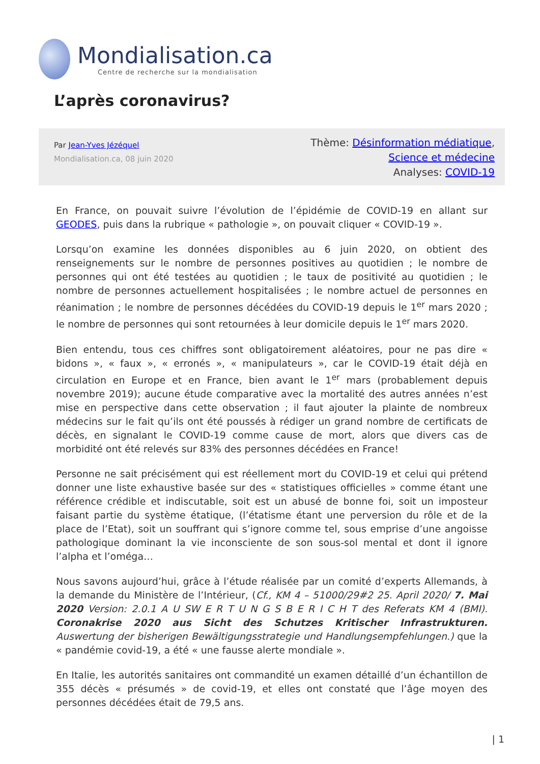Mondialisation.ca
Centre de recherche sur la mondialisation
L’après coronavirus?
Par Jean-Yves Jézéquel
Mondialisation.ca, 08 juin 2020
Thème: Désinformation médiatique,
Science et médecine
Analyses: COVID-19
En France, on pouvait suivre l’évolution de l’épidémie de COVID-19 en allant sur GEODES, puis dans la rubrique « pathologie », on pouvait cliquer « COVID-19 ».
Lorsqu’on examine les données disponibles au 6 juin 2020, on obtient des renseignements sur le nombre de personnes positives au quotidien ; le nombre de personnes qui ont été testées au quotidien ; le taux de positivité au quotidien ; le nombre de personnes actuellement hospitalisées ; le nombre actuel de personnes en réanimation ; le nombre de personnes décédées du COVID-19 depuis le 1<sup>er</sup> mars 2020 ; le nombre de personnes qui sont retournées à leur domicile depuis le 1<sup>er</sup> mars 2020.
Bien entendu, tous ces chiffres sont obligatoirement aléatoires, pour ne pas dire « bidons », « faux », « erronés », « manipulateurs », car le COVID-19 était déjà en circulation en Europe et en France, bien avant le 1<sup>er</sup> mars (probablement depuis novembre 2019); aucune étude comparative avec la mortalité des autres années n’est mise en perspective dans cette observation ; il faut ajouter la plainte de nombreux médecins sur le fait qu’ils ont été poussés à rédiger un grand nombre de certificats de décès, en signalant le COVID-19 comme cause de mort, alors que divers cas de morbidité ont été relevés sur 83% des personnes décédées en France!
Personne ne sait précisément qui est réellement mort du COVID-19 et celui qui prétend donner une liste exhaustive basée sur des « statistiques officielles » comme étant une référence crédible et indiscutable, soit est un abusé de bonne foi, soit un imposteur faisant partie du système étatique, (l’étatisme étant une perversion du rôle et de la place de l’Etat), soit un souffrant qui s’ignore comme tel, sous emprise d’une angoisse pathologique dominant la vie inconsciente de son sous-sol mental et dont il ignore l’alpha et l’oméga…
Nous savons aujourd’hui, grâce à l’étude réalisée par un comité d’experts Allemands, à la demande du Ministère de l’Intérieur, (Cf., KM 4 – 51000/29#2 25. April 2020/ 7. Mai 2020 Version: 2.0.1 A U SW E R T U N G S B E R I C H T des Referats KM 4 (BMI). Coronakrise 2020 aus Sicht des Schutzes Kritischer Infrastrukturen. Auswertung der bisherigen Bewältigungsstrategie und Handlungsempfehlungen.) que la « pandémie covid-19, a été « une fausse alerte mondiale ».
En Italie, les autorités sanitaires ont commandité un examen détaillé d’un échantillon de 355 décès « présumés » de covid-19, et elles ont constaté que l’âge moyen des personnes décédées était de 79,5 ans.
| 1